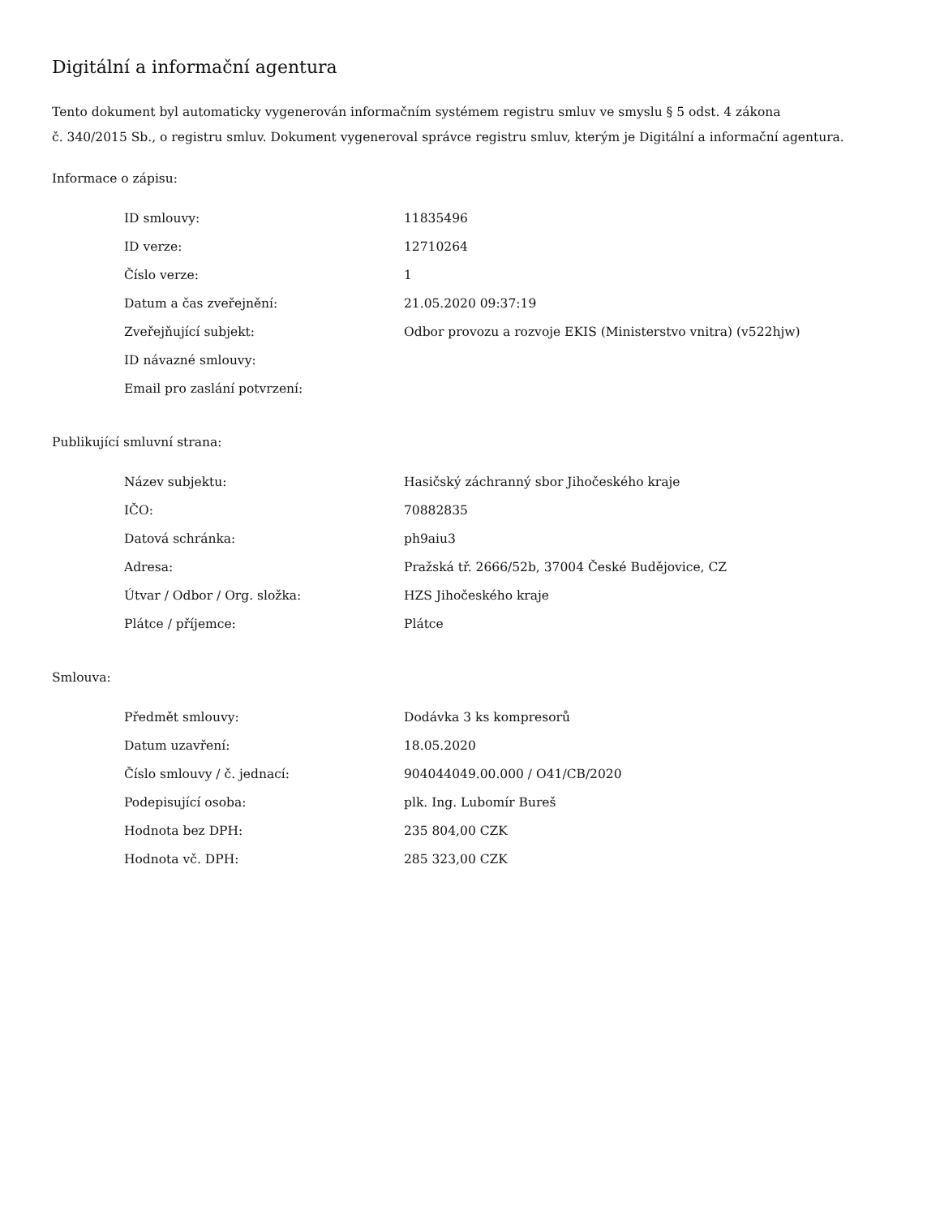Digitální a informační agentura
Tento dokument byl automaticky vygenerován informačním systémem registru smluv ve smyslu § 5 odst. 4 zákona
č. 340/2015 Sb., o registru smluv. Dokument vygeneroval správce registru smluv, kterým je Digitální a informační agentura.
Informace o zápisu:
| ID smlouvy: | 11835496 |
| ID verze: | 12710264 |
| Číslo verze: | 1 |
| Datum a čas zveřejnění: | 21.05.2020 09:37:19 |
| Zveřejňující subjekt: | Odbor provozu a rozvoje EKIS (Ministerstvo vnitra) (v522hjw) |
| ID návazné smlouvy: | |
| Email pro zaslání potvrzení: | |
Publikující smluvní strana:
| Název subjektu: | Hasičský záchranný sbor Jihočeského kraje |
| IČO: | 70882835 |
| Datová schránka: | ph9aiu3 |
| Adresa: | Pražská tř. 2666/52b, 37004 České Budějovice, CZ |
| Útvar / Odbor / Org. složka: | HZS Jihočeského kraje |
| Plátce / příjemce: | Plátce |
Smlouva:
| Předmět smlouvy: | Dodávka 3 ks kompresorů |
| Datum uzavření: | 18.05.2020 |
| Číslo smlouvy / č. jednací: | 904044049.00.000 / O41/CB/2020 |
| Podepisující osoba: | plk. Ing. Lubomír Bureš |
| Hodnota bez DPH: | 235 804,00 CZK |
| Hodnota vč. DPH: | 285 323,00 CZK |